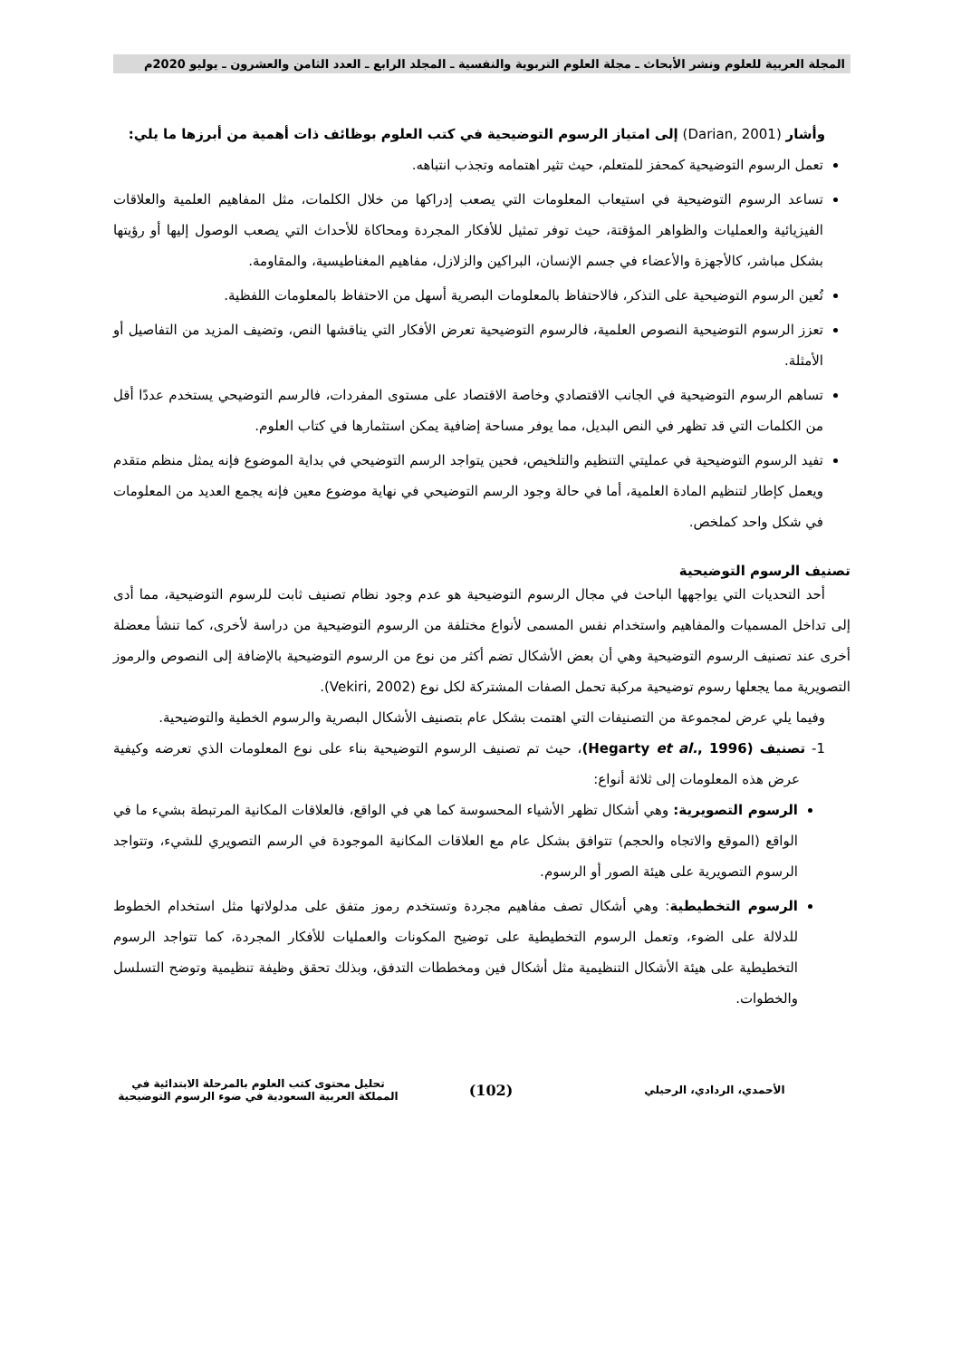المجلة العربية للعلوم ونشر الأبحاث ـ مجلة العلوم التربوية والنفسية ـ المجلد الرابع ـ العدد الثامن والعشرون ـ يوليو 2020م
وأشار (Darian, 2001) إلى امتياز الرسوم التوضيحية في كتب العلوم بوظائف ذات أهمية من أبرزها ما يلي:
تعمل الرسوم التوضيحية كمحفز للمتعلم، حيث تثير اهتمامه وتجذب انتباهه.
تساعد الرسوم التوضيحية في استيعاب المعلومات التي يصعب إدراكها من خلال الكلمات، مثل المفاهيم العلمية والعلاقات الفيزيائية والعمليات والظواهر المؤقتة، حيث توفر تمثيل للأفكار المجردة ومحاكاة للأحداث التي يصعب الوصول إليها أو رؤيتها بشكل مباشر، كالأجهزة والأعضاء في جسم الإنسان، البراكين والزلازل، مفاهيم المغناطيسية، والمقاومة.
تُعين الرسوم التوضيحية على التذكر، فالاحتفاظ بالمعلومات البصرية أسهل من الاحتفاظ بالمعلومات اللفظية.
تعزز الرسوم التوضيحية النصوص العلمية، فالرسوم التوضيحية تعرض الأفكار التي يناقشها النص، وتضيف المزيد من التفاصيل أو الأمثلة.
تساهم الرسوم التوضيحية في الجانب الاقتصادي وخاصة الاقتصاد على مستوى المفردات، فالرسم التوضيحي يستخدم عددًا أقل من الكلمات التي قد تظهر في النص البديل، مما يوفر مساحة إضافية يمكن استثمارها في كتاب العلوم.
تفيد الرسوم التوضيحية في عمليتي التنظيم والتلخيص، فحين يتواجد الرسم التوضيحي في بداية الموضوع فإنه يمثل منظم متقدم ويعمل كإطار لتنظيم المادة العلمية، أما في حالة وجود الرسم التوضيحي في نهاية موضوع معين فإنه يجمع العديد من المعلومات في شكل واحد كملخص.
تصنيف الرسوم التوضيحية
أحد التحديات التي يواجهها الباحث في مجال الرسوم التوضيحية هو عدم وجود نظام تصنيف ثابت للرسوم التوضيحية، مما أدى إلى تداخل المسميات والمفاهيم واستخدام نفس المسمى لأنواع مختلفة من الرسوم التوضيحية من دراسة لأخرى، كما تنشأ معضلة أخرى عند تصنيف الرسوم التوضيحية وهي أن بعض الأشكال تضم أكثر من نوع من الرسوم التوضيحية بالإضافة إلى النصوص والرموز التصويرية مما يجعلها رسوم توضيحية مركبة تحمل الصفات المشتركة لكل نوع (Vekiri, 2002).
وفيما يلي عرض لمجموعة من التصنيفات التي اهتمت بشكل عام بتصنيف الأشكال البصرية والرسوم الخطية والتوضيحية.
1- تصنيف (Hegarty et al., 1996)، حيث تم تصنيف الرسوم التوضيحية بناء على نوع المعلومات الذي تعرضه وكيفية عرض هذه المعلومات إلى ثلاثة أنواع:
الرسوم التصويرية: وهي أشكال تظهر الأشياء المحسوسة كما هي في الواقع، فالعلاقات المكانية المرتبطة بشيء ما في الواقع (الموقع والاتجاه والحجم) تتوافق بشكل عام مع العلاقات المكانية الموجودة في الرسم التصويري للشيء، وتتواجد الرسوم التصويرية على هيئة الصور أو الرسوم.
الرسوم التخطيطية: وهي أشكال تصف مفاهيم مجردة وتستخدم رموز متفق على مدلولاتها مثل استخدام الخطوط للدلالة على الضوء، وتعمل الرسوم التخطيطية على توضيح المكونات والعمليات للأفكار المجردة، كما تتواجد الرسوم التخطيطية على هيئة الأشكال التنظيمية مثل أشكال فين ومخططات التدفق، وبذلك تحقق وظيفة تنظيمية وتوضح التسلسل والخطوات.
الأحمدي، الردادي، الرحيلي
(102)
تحليل محتوى كتب العلوم بالمرحلة الابتدائية في المملكة العربية السعودية في ضوء الرسوم التوضيحية